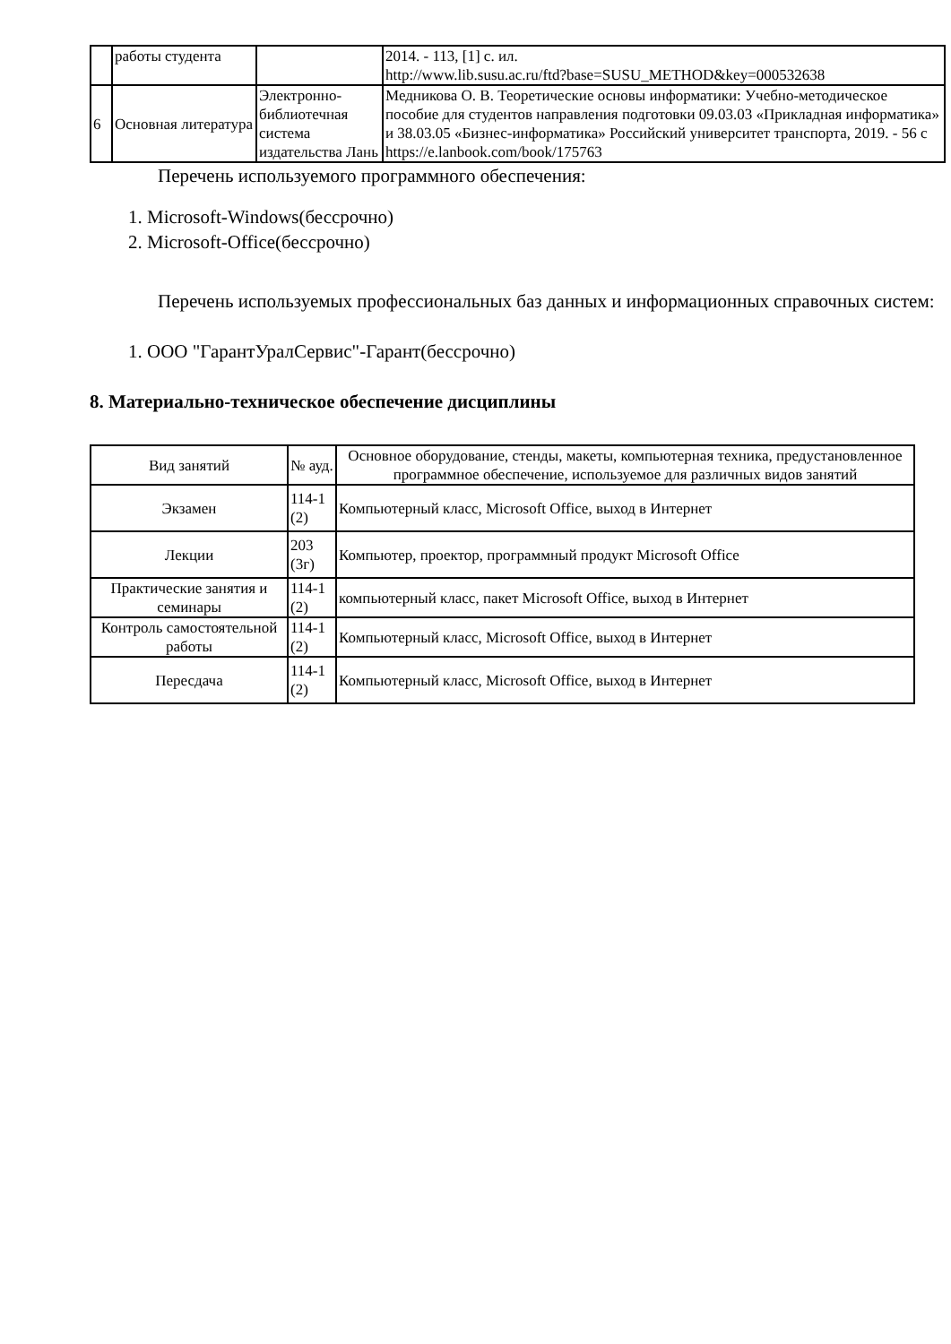| | работы студента | | 2014. - 113, [1] с. ил. http://www.lib.susu.ac.ru/ftd?base=SUSU_METHOD&key=000532638 |
| 6 | Основная литература | Электронно-библиотечная система издательства Лань | Медникова О. В. Теоретические основы информатики: Учебно-методическое пособие для студентов направления подготовки 09.03.03 «Прикладная информатика» и 38.03.05 «Бизнес-информатика» Российский университет транспорта, 2019. - 56 с https://e.lanbook.com/book/175763 |
Перечень используемого программного обеспечения:
1. Microsoft-Windows(бессрочно)
2. Microsoft-Office(бессрочно)
Перечень используемых профессиональных баз данных и информационных справочных систем:
1. ООО "ГарантУралСервис"-Гарант(бессрочно)
8. Материально-техническое обеспечение дисциплины
| Вид занятий | № ауд. | Основное оборудование, стенды, макеты, компьютерная техника, предустановленное программное обеспечение, используемое для различных видов занятий |
| --- | --- | --- |
| Экзамен | 114-1 (2) | Компьютерный класс, Microsoft Office, выход в Интернет |
| Лекции | 203 (3г) | Компьютер, проектор, программный продукт Microsoft Office |
| Практические занятия и семинары | 114-1 (2) | компьютерный класс, пакет Microsoft Office, выход в Интернет |
| Контроль самостоятельной работы | 114-1 (2) | Компьютерный класс, Microsoft Office, выход в Интернет |
| Пересдача | 114-1 (2) | Компьютерный класс, Microsoft Office, выход в Интернет |